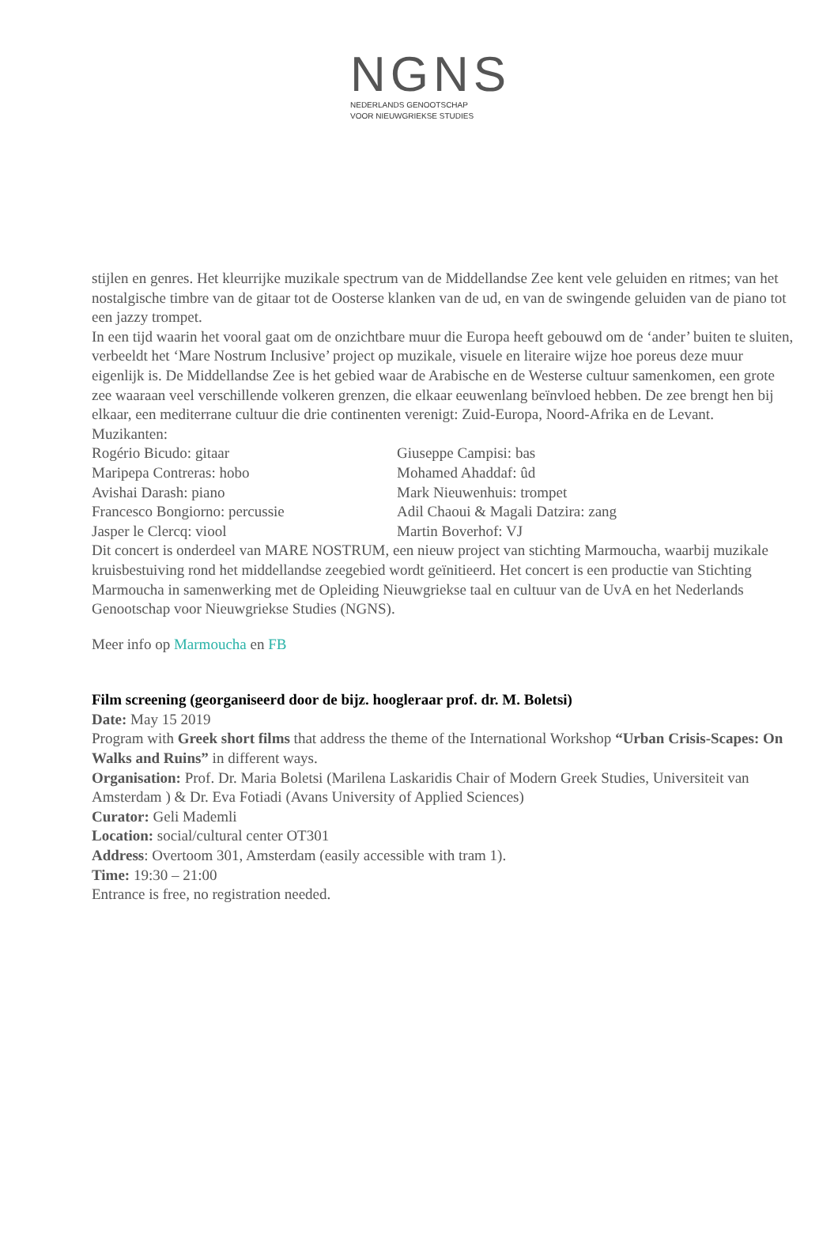NGNS
NEDERLANDS GENOOTSCHAP
VOOR NIEUWGRIEKSE STUDIES
stijlen en genres. Het kleurrijke muzikale spectrum van de Middellandse Zee kent vele geluiden en ritmes; van het nostalgische timbre van de gitaar tot de Oosterse klanken van de ud, en van de swingende geluiden van de piano tot een jazzy trompet.
In een tijd waarin het vooral gaat om de onzichtbare muur die Europa heeft gebouwd om de ‘ander’ buiten te sluiten, verbeeldt het ‘Mare Nostrum Inclusive’ project op muzikale, visuele en literaire wijze hoe poreus deze muur eigenlijk is. De Middellandse Zee is het gebied waar de Arabische en de Westerse cultuur samenkomen, een grote zee waaraan veel verschillende volkeren grenzen, die elkaar eeuwenlang beïnvloed hebben. De zee brengt hen bij elkaar, een mediterrane cultuur die drie continenten verenigt: Zuid-Europa, Noord-Afrika en de Levant.
Muzikanten:
| Rogério Bicudo: gitaar | Giuseppe Campisi: bas |
| Maripepa Contreras: hobo | Mohamed Ahaddaf: ûd |
| Avishai Darash: piano | Mark Nieuwenhuis: trompet |
| Francesco Bongiorno: percussie | Adil Chaoui & Magali Datzira: zang |
| Jasper le Clercq: viool | Martin Boverhof: VJ |
Dit concert is onderdeel van MARE NOSTRUM, een nieuw project van stichting Marmoucha, waarbij muzikale kruisbestuiving rond het middellandse zeegebied wordt geïnitieerd. Het concert is een productie van Stichting Marmoucha in samenwerking met de Opleiding Nieuwgriekse taal en cultuur van de UvA en het Nederlands Genootschap voor Nieuwgriekse Studies (NGNS).
Meer info op Marmoucha en FB
Film screening (georganiseerd door de bijz. hoogleraar prof. dr. M. Boletsi)
Date: May 15 2019
Program with Greek short films that address the theme of the International Workshop “Urban Crisis-Scapes: On Walks and Ruins” in different ways.
Organisation: Prof. Dr. Maria Boletsi (Marilena Laskaridis Chair of Modern Greek Studies, Universiteit van Amsterdam ) & Dr. Eva Fotiadi (Avans University of Applied Sciences)
Curator: Geli Mademli
Location: social/cultural center OT301
Address: Overtoom 301, Amsterdam (easily accessible with tram 1).
Time: 19:30 – 21:00
Entrance is free, no registration needed.